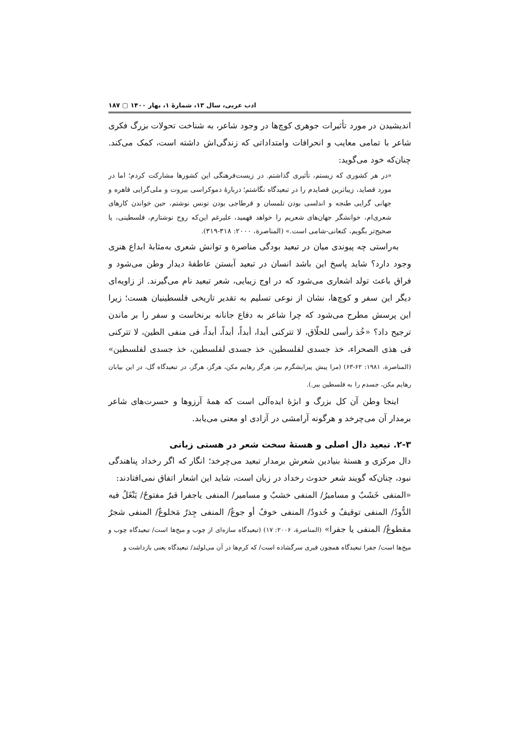ادب عربی، سال ۱۳، شمارهٔ ۱، بهار ۱۴۰۰ ▢ ۱۸۷
اندیشیدن در مورد تأثیرات جوهری کوچ‌ها در وجود شاعر، به شناخت تحولات بزرگ فکری شاعر با تمامی معایب و انحرافات وامتداداتی که زندگی‌اش داشته است، کمک می‌کند. چنان‌که خود می‌گوید:
«در هر کشوری که زیستم، تأثیری گذاشتم. در زیست‌فرهنگی این کشورها مشارکت کردم؛ اما در مورد قصاید، زیباترین قصایدم را در تبعیدگاه نگاشتم؛ دربارهٔ دموکراسی بیروت و ملی‌گرایی قاهره و جهانی گرایی طنجه و اندلسی بودن تلمسان و قرطاجی بودن تونس نوشتم، حین خواندن کارهای شعری‌ام، خوانشگر جهان‌های شعریم را خواهد فهمید، علیرغم این‌که روح نوشتارم، فلسطینی، یا صحیح‌تر بگویم، کنعانی-شامی است.» (المناصرة، ۲۰۰۰: ۳۱۸-۳۱۹).
به‌راستی چه پیوندی میان در تبعید بودگی مناصرة و توانش شعری به‌مثابهٔ ابداع هنری وجود دارد؟ شاید پاسخ این باشد انسان در تبعید آبستن عاطفهٔ دیدار وطن می‌شود و فراق باعث تولد اشعاری می‌شود که در اوج زیبایی، شعر تبعید نام می‌گیرند. از زاویه‌ای دیگر این سفر و کوچ‌ها، نشان از نوعی تسلیم به تقدیر تاریخی فلسطینیان هست؛ زیرا این پرسش مطرح می‌شود که چرا شاعر به دفاع جانانه برنخاست و سفر را بر ماندن ترجیح داد؟ «خُذ رأسی للحلّاق، لا تترکنی أبدا، أبداً، أبداً، أبداً، فی منفی الطین، لا تترکنی فی هذی الصحراء، خذ جسدی لفلسطین، خذ جسدی لفلسطین، خذ جسدی لفلسطین» (المناصرة، ۱۹۸۱: ۶۲-۶۳) (مرا پیش پیرایشگرم ببر، هرگز رهایم مکن، هرگز، هرگز، در تبعیدگاه گل، در این بیابان رهایم مکن، جسدم را به فلسطین ببر.).
اینجا وطن آن کل بزرگ و ابژهٔ ایده‌آلی است که همهٔ آرزوها و حسرت‌های شاعر برمدار آن می‌چرخد و هرگونه آرامشی در آزادی او معنی می‌یابد.
۲-۳. تبعید دال اصلی و هستهٔ سخت شعر در هستی زبانی
دال مرکزی و هستهٔ بنیادین شعرش برمدار تبعید می‌چرخد؛ انگار که اگر رخداد پناهندگی نبود، چنان‌که گویند شعر حدوث رخداد در زبان است، شاید این اشعار اتفاق نمی‌افتادند:
«المنفی خَشَبٌ و مساميرُ/ المنفی خشبٌ و مسامير/ المنفی یاجفرا قبرٌ مفتوحٌ/ يَنْغَلُ فيه الدُّودُ/ المنفی توقيفٌ و حُدودٌ/ المنفی خوفٌ أو جوعٌ/ المنفی جِذرٌ مَخلوعٌ/ المنفی شجرٌ مقطوعٌ/ المنفی یا جفرا» (المناصرة، ۲۰۰۶: ۱۷) (تبعیدگاه سازه‌ای از چوب و میخ‌ها است/ تبعیدگاه چوب و میخ‌ها است/ جفرا تبعیدگاه همچون قبری سرگشاده است/ که کرم‌ها در آن می‌لولند/ تبعیدگاه یعنی بازداشت و